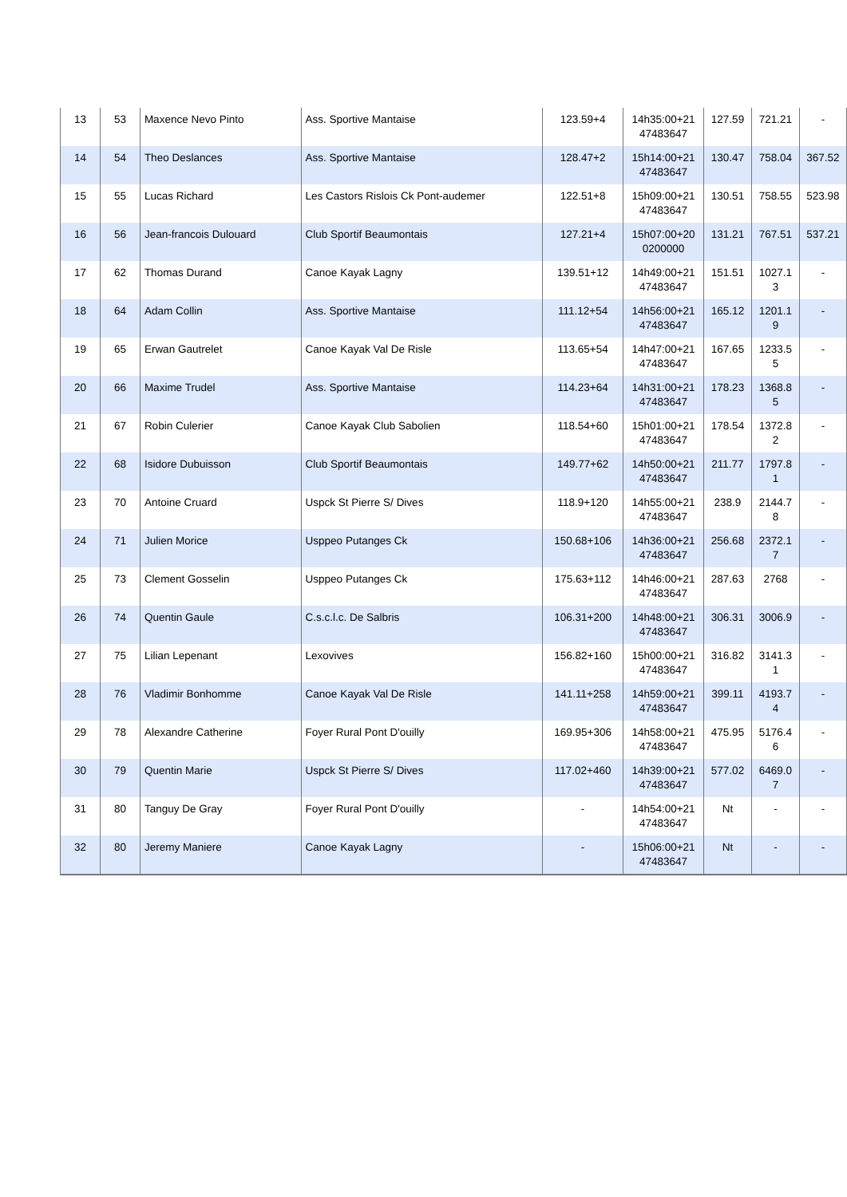| 13 | 53 | Maxence Nevo Pinto | Ass. Sportive Mantaise | 123.59+4 | 14h35:00+21 47483647 | 127.59 | 721.21 | - |
| 14 | 54 | Theo Deslances | Ass. Sportive Mantaise | 128.47+2 | 15h14:00+21 47483647 | 130.47 | 758.04 | 367.52 |
| 15 | 55 | Lucas Richard | Les Castors Rislois Ck Pont-audemer | 122.51+8 | 15h09:00+21 47483647 | 130.51 | 758.55 | 523.98 |
| 16 | 56 | Jean-francois Dulouard | Club Sportif Beaumontais | 127.21+4 | 15h07:00+20 0200000 | 131.21 | 767.51 | 537.21 |
| 17 | 62 | Thomas Durand | Canoe Kayak Lagny | 139.51+12 | 14h49:00+21 47483647 | 151.51 | 1027.1 3 | - |
| 18 | 64 | Adam Collin | Ass. Sportive Mantaise | 111.12+54 | 14h56:00+21 47483647 | 165.12 | 1201.1 9 | - |
| 19 | 65 | Erwan Gautrelet | Canoe Kayak Val De Risle | 113.65+54 | 14h47:00+21 47483647 | 167.65 | 1233.5 5 | - |
| 20 | 66 | Maxime Trudel | Ass. Sportive Mantaise | 114.23+64 | 14h31:00+21 47483647 | 178.23 | 1368.8 5 | - |
| 21 | 67 | Robin Culerier | Canoe Kayak Club Sabolien | 118.54+60 | 15h01:00+21 47483647 | 178.54 | 1372.8 2 | - |
| 22 | 68 | Isidore Dubuisson | Club Sportif Beaumontais | 149.77+62 | 14h50:00+21 47483647 | 211.77 | 1797.8 1 | - |
| 23 | 70 | Antoine Cruard | Uspck St Pierre S/ Dives | 118.9+120 | 14h55:00+21 47483647 | 238.9 | 2144.7 8 | - |
| 24 | 71 | Julien Morice | Usppeo Putanges Ck | 150.68+106 | 14h36:00+21 47483647 | 256.68 | 2372.1 7 | - |
| 25 | 73 | Clement Gosselin | Usppeo Putanges Ck | 175.63+112 | 14h46:00+21 47483647 | 287.63 | 2768 | - |
| 26 | 74 | Quentin Gaule | C.s.c.l.c. De Salbris | 106.31+200 | 14h48:00+21 47483647 | 306.31 | 3006.9 | - |
| 27 | 75 | Lilian Lepenant | Lexovives | 156.82+160 | 15h00:00+21 47483647 | 316.82 | 3141.3 1 | - |
| 28 | 76 | Vladimir Bonhomme | Canoe Kayak Val De Risle | 141.11+258 | 14h59:00+21 47483647 | 399.11 | 4193.7 4 | - |
| 29 | 78 | Alexandre Catherine | Foyer Rural Pont D'ouilly | 169.95+306 | 14h58:00+21 47483647 | 475.95 | 5176.4 6 | - |
| 30 | 79 | Quentin Marie | Uspck St Pierre S/ Dives | 117.02+460 | 14h39:00+21 47483647 | 577.02 | 6469.0 7 | - |
| 31 | 80 | Tanguy De Gray | Foyer Rural Pont D'ouilly | - | 14h54:00+21 47483647 | Nt | - | - |
| 32 | 80 | Jeremy Maniere | Canoe Kayak Lagny | - | 15h06:00+21 47483647 | Nt | - | - |